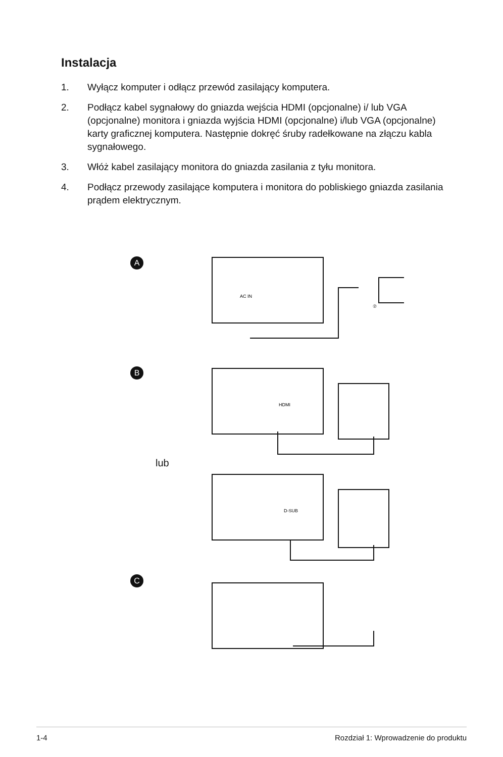Instalacja
1. Wyłącz komputer i odłącz przewód zasilający komputera.
2. Podłącz kabel sygnałowy do gniazda wejścia HDMI (opcjonalne) i/ lub VGA (opcjonalne) monitora i gniazda wyjścia HDMI (opcjonalne) i/lub VGA (opcjonalne) karty graficznej komputera. Następnie dokręć śruby radełkowane na złączu kabla sygnałowego.
3. Włóż kabel zasilający monitora do gniazda zasilania z tyłu monitora.
4. Podłącz przewody zasilające komputera i monitora do pobliskiego gniazda zasilania prądem elektrycznym.
AC IN
HDMI
D-SUB
②
A
B
lub
C
1-4 Rozdział 1: Wprowadzenie do produktu